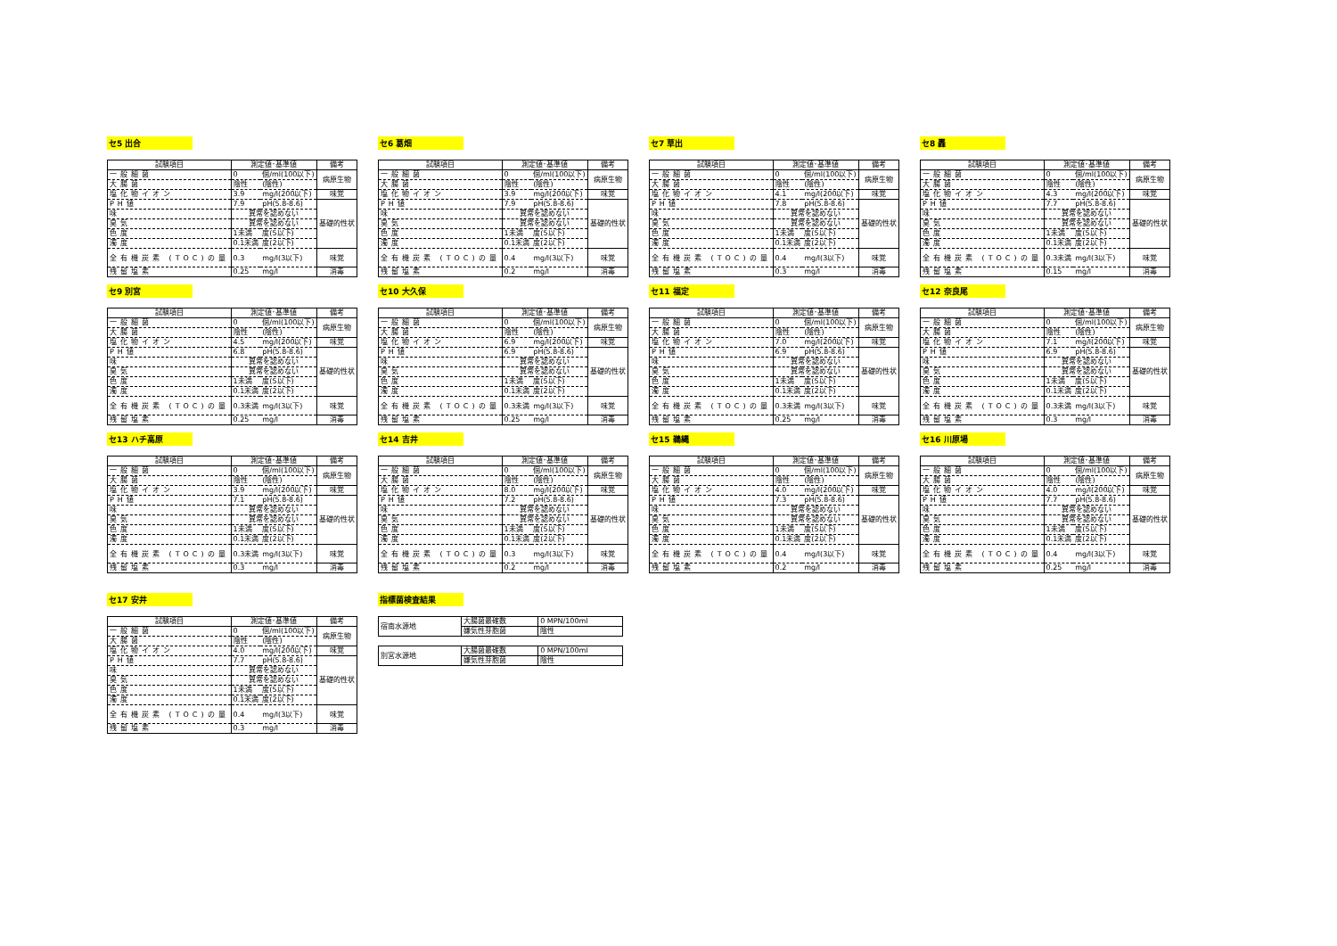セ5 出合
| 試験項目 | 測定値･基準値 | | 備考 |
| --- | --- | --- | --- |
| 一般細菌 | 0 | 個/ml(100以下) | 病原生物 |
| 大腸菌 | 陰性 | (陰性) | |
| 塩化物イオン | 3.9 | mg/l(200以下) | 味覚 |
| PH値 | 7.9 | pH(5.8-8.6) | 基礎的性状 |
| 味 | 異常を認めない | | |
| 臭気 | 異常を認めない | | |
| 色度 | 1未満 | 度(5以下) | |
| 濁度 | 0.1未満 | 度(2以下) | |
| 全有機炭素 (TOC)の量 | 0.3 | mg/l(3以下) | 味覚 |
| 残留塩素 | 0.25 | mg/l | 消毒 |
セ6 葛畑
| 試験項目 | 測定値･基準値 | | 備考 |
| --- | --- | --- | --- |
| 一般細菌 | 0 | 個/ml(100以下) | 病原生物 |
| 大腸菌 | 陰性 | (陰性) | |
| 塩化物イオン | 3.9 | mg/l(200以下) | 味覚 |
| PH値 | 7.9 | pH(5.8-8.6) | 基礎的性状 |
| 味 | 異常を認めない | | |
| 臭気 | 異常を認めない | | |
| 色度 | 1未満 | 度(5以下) | |
| 濁度 | 0.1未満 | 度(2以下) | |
| 全有機炭素 (TOC)の量 | 0.4 | mg/l(3以下) | 味覚 |
| 残留塩素 | 0.2 | mg/l | 消毒 |
セ7 草出
| 試験項目 | 測定値･基準値 | | 備考 |
| --- | --- | --- | --- |
| 一般細菌 | 0 | 個/ml(100以下) | 病原生物 |
| 大腸菌 | 陰性 | (陰性) | |
| 塩化物イオン | 4.1 | mg/l(200以下) | 味覚 |
| PH値 | 7.8 | pH(5.8-8.6) | 基礎的性状 |
| 味 | 異常を認めない | | |
| 臭気 | 異常を認めない | | |
| 色度 | 1未満 | 度(5以下) | |
| 濁度 | 0.1未満 | 度(2以下) | |
| 全有機炭素 (TOC)の量 | 0.4 | mg/l(3以下) | 味覚 |
| 残留塩素 | 0.3 | mg/l | 消毒 |
セ8 轟
| 試験項目 | 測定値･基準値 | | 備考 |
| --- | --- | --- | --- |
| 一般細菌 | 0 | 個/ml(100以下) | 病原生物 |
| 大腸菌 | 陰性 | (陰性) | |
| 塩化物イオン | 4.3 | mg/l(200以下) | 味覚 |
| PH値 | 7.7 | pH(5.8-8.6) | 基礎的性状 |
| 味 | 異常を認めない | | |
| 臭気 | 異常を認めない | | |
| 色度 | 1未満 | 度(5以下) | |
| 濁度 | 0.1未満 | 度(2以下) | |
| 全有機炭素 (TOC)の量 | 0.3未満 | mg/l(3以下) | 味覚 |
| 残留塩素 | 0.15 | mg/l | 消毒 |
セ9 別宮
| 試験項目 | 測定値･基準値 | | 備考 |
| --- | --- | --- | --- |
| 一般細菌 | 0 | 個/ml(100以下) | 病原生物 |
| 大腸菌 | 陰性 | (陰性) | |
| 塩化物イオン | 4.5 | mg/l(200以下) | 味覚 |
| PH値 | 6.8 | pH(5.8-8.6) | 基礎的性状 |
| 味 | 異常を認めない | | |
| 臭気 | 異常を認めない | | |
| 色度 | 1未満 | 度(5以下) | |
| 濁度 | 0.1未満 | 度(2以下) | |
| 全有機炭素 (TOC)の量 | 0.3未満 | mg/l(3以下) | 味覚 |
| 残留塩素 | 0.25 | mg/l | 消毒 |
セ10 大久保
| 試験項目 | 測定値･基準値 | | 備考 |
| --- | --- | --- | --- |
| 一般細菌 | 0 | 個/ml(100以下) | 病原生物 |
| 大腸菌 | 陰性 | (陰性) | |
| 塩化物イオン | 6.9 | mg/l(200以下) | 味覚 |
| PH値 | 6.9 | pH(5.8-8.6) | 基礎的性状 |
| 味 | 異常を認めない | | |
| 臭気 | 異常を認めない | | |
| 色度 | 1未満 | 度(5以下) | |
| 濁度 | 0.1未満 | 度(2以下) | |
| 全有機炭素 (TOC)の量 | 0.3未満 | mg/l(3以下) | 味覚 |
| 残留塩素 | 0.25 | mg/l | 消毒 |
セ11 福定
| 試験項目 | 測定値･基準値 | | 備考 |
| --- | --- | --- | --- |
| 一般細菌 | 0 | 個/ml(100以下) | 病原生物 |
| 大腸菌 | 陰性 | (陰性) | |
| 塩化物イオン | 7.0 | mg/l(200以下) | 味覚 |
| PH値 | 6.9 | pH(5.8-8.6) | 基礎的性状 |
| 味 | 異常を認めない | | |
| 臭気 | 異常を認めない | | |
| 色度 | 1未満 | 度(5以下) | |
| 濁度 | 0.1未満 | 度(2以下) | |
| 全有機炭素 (TOC)の量 | 0.3未満 | mg/l(3以下) | 味覚 |
| 残留塩素 | 0.25 | mg/l | 消毒 |
セ12 奈良尾
| 試験項目 | 測定値･基準値 | | 備考 |
| --- | --- | --- | --- |
| 一般細菌 | 0 | 個/ml(100以下) | 病原生物 |
| 大腸菌 | 陰性 | (陰性) | |
| 塩化物イオン | 7.1 | mg/l(200以下) | 味覚 |
| PH値 | 6.9 | pH(5.8-8.6) | 基礎的性状 |
| 味 | 異常を認めない | | |
| 臭気 | 異常を認めない | | |
| 色度 | 1未満 | 度(5以下) | |
| 濁度 | 0.1未満 | 度(2以下) | |
| 全有機炭素 (TOC)の量 | 0.3未満 | mg/l(3以下) | 味覚 |
| 残留塩素 | 0.3 | mg/l | 消毒 |
セ13 ハチ高原
| 試験項目 | 測定値･基準値 | | 備考 |
| --- | --- | --- | --- |
| 一般細菌 | 0 | 個/ml(100以下) | 病原生物 |
| 大腸菌 | 陰性 | (陰性) | |
| 塩化物イオン | 3.9 | mg/l(200以下) | 味覚 |
| PH値 | 7.1 | pH(5.8-8.6) | 基礎的性状 |
| 味 | 異常を認めない | | |
| 臭気 | 異常を認めない | | |
| 色度 | 1未満 | 度(5以下) | |
| 濁度 | 0.1未満 | 度(2以下) | |
| 全有機炭素 (TOC)の量 | 0.3未満 | mg/l(3以下) | 味覚 |
| 残留塩素 | 0.3 | mg/l | 消毒 |
セ14 吉井
| 試験項目 | 測定値･基準値 | | 備考 |
| --- | --- | --- | --- |
| 一般細菌 | 0 | 個/ml(100以下) | 病原生物 |
| 大腸菌 | 陰性 | (陰性) | |
| 塩化物イオン | 8.0 | mg/l(200以下) | 味覚 |
| PH値 | 7.2 | pH(5.8-8.6) | 基礎的性状 |
| 味 | 異常を認めない | | |
| 臭気 | 異常を認めない | | |
| 色度 | 1未満 | 度(5以下) | |
| 濁度 | 0.1未満 | 度(2以下) | |
| 全有機炭素 (TOC)の量 | 0.3 | mg/l(3以下) | 味覚 |
| 残留塩素 | 0.2 | mg/l | 消毒 |
セ15 鵜縄
| 試験項目 | 測定値･基準値 | | 備考 |
| --- | --- | --- | --- |
| 一般細菌 | 0 | 個/ml(100以下) | 病原生物 |
| 大腸菌 | 陰性 | (陰性) | |
| 塩化物イオン | 4.0 | mg/l(200以下) | 味覚 |
| PH値 | 7.3 | pH(5.8-8.6) | 基礎的性状 |
| 味 | 異常を認めない | | |
| 臭気 | 異常を認めない | | |
| 色度 | 1未満 | 度(5以下) | |
| 濁度 | 0.1未満 | 度(2以下) | |
| 全有機炭素 (TOC)の量 | 0.4 | mg/l(3以下) | 味覚 |
| 残留塩素 | 0.2 | mg/l | 消毒 |
セ16 川原場
| 試験項目 | 測定値･基準値 | | 備考 |
| --- | --- | --- | --- |
| 一般細菌 | 0 | 個/ml(100以下) | 病原生物 |
| 大腸菌 | 陰性 | (陰性) | |
| 塩化物イオン | 4.0 | mg/l(200以下) | 味覚 |
| PH値 | 7.7 | pH(5.8-8.6) | 基礎的性状 |
| 味 | 異常を認めない | | |
| 臭気 | 異常を認めない | | |
| 色度 | 1未満 | 度(5以下) | |
| 濁度 | 0.1未満 | 度(2以下) | |
| 全有機炭素 (TOC)の量 | 0.4 | mg/l(3以下) | 味覚 |
| 残留塩素 | 0.25 | mg/l | 消毒 |
セ17 安井
| 試験項目 | 測定値･基準値 | | 備考 |
| --- | --- | --- | --- |
| 一般細菌 | 0 | 個/ml(100以下) | 病原生物 |
| 大腸菌 | 陰性 | (陰性) | |
| 塩化物イオン | 4.0 | mg/l(200以下) | 味覚 |
| PH値 | 7.7 | pH(5.8-8.6) | 基礎的性状 |
| 味 | 異常を認めない | | |
| 臭気 | 異常を認めない | | |
| 色度 | 1未満 | 度(5以下) | |
| 濁度 | 0.1未満 | 度(2以下) | |
| 全有機炭素 (TOC)の量 | 0.4 | mg/l(3以下) | 味覚 |
| 残留塩素 | 0.3 | mg/l | 消毒 |
指標菌検査結果
| 宿南水源地 | 大腸菌最確数 | 0 MPN/100ml |
| | 嫌気性芽胞菌 | 陰性 |
| 別宮水源地 | 大腸菌最確数 | 0 MPN/100ml |
| | 嫌気性芽胞菌 | 陰性 |